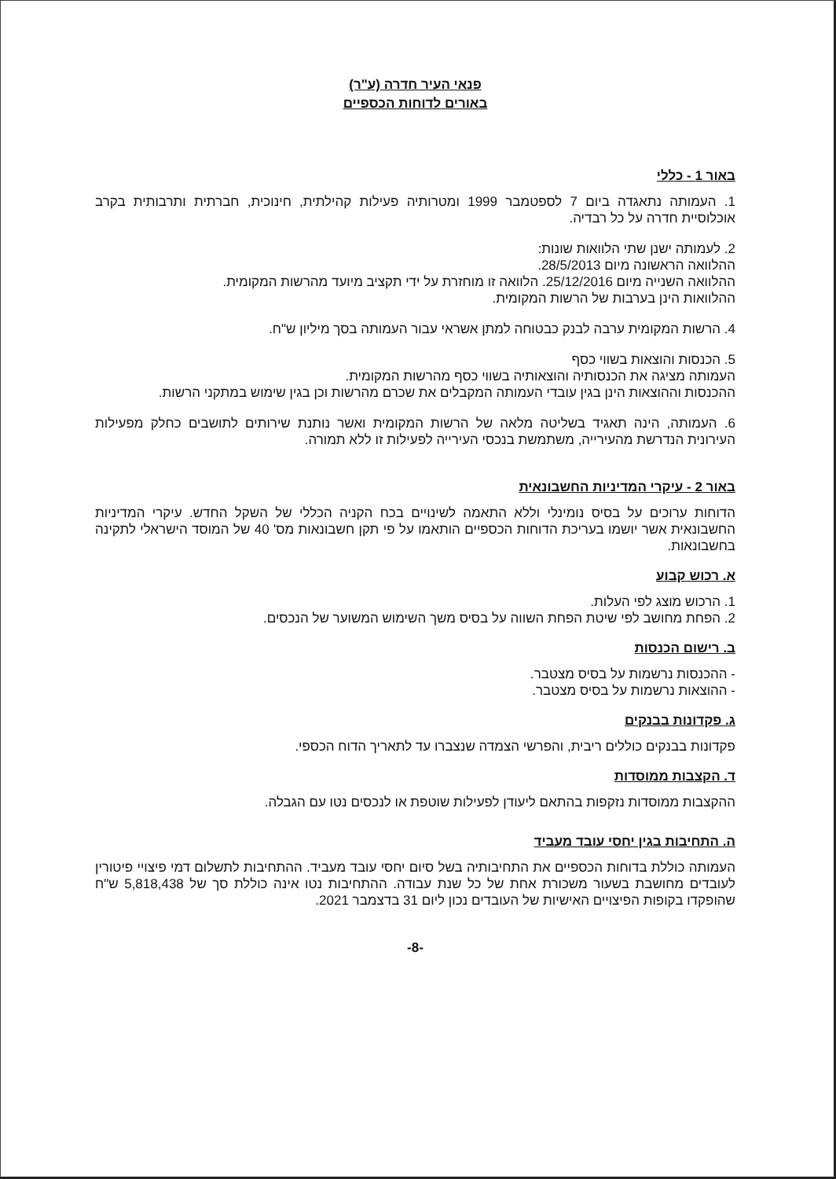פנאי העיר חדרה (ע"ר)
באורים לדוחות הכספיים
באור 1 - כללי
1. העמותה נתאגדה ביום 7 לספטמבר 1999 ומטרותיה פעילות קהילתית, חינוכית, חברתית ותרבותית בקרב אוכלוסיית חדרה על כל רבדיה.
2. לעמותה ישנן שתי הלוואות שונות:
ההלוואה הראשונה מיום 28/5/2013.
ההלוואה השנייה מיום 25/12/2016. הלוואה זו מוחזרת על ידי תקציב מיועד מהרשות המקומית.
ההלוואות הינן בערבות של הרשות המקומית.
4. הרשות המקומית ערבה לבנק כבטוחה למתן אשראי עבור העמותה בסך מיליון ש"ח.
5. הכנסות והוצאות בשווי כסף
העמותה מציגה את הכנסותיה והוצאותיה בשווי כסף מהרשות המקומית.
ההכנסות וההוצאות הינן בגין עובדי העמותה המקבלים את שכרם מהרשות וכן בגין שימוש במתקני הרשות.
6. העמותה, הינה תאגיד בשליטה מלאה של הרשות המקומית ואשר נותנת שירותים לתושבים כחלק מפעילות העירונית הנדרשת מהעירייה, משתמשת בנכסי העירייה לפעילות זו ללא תמורה.
באור 2 - עיקרי המדיניות החשבונאית
הדוחות ערוכים על בסיס נומינלי וללא התאמה לשינויים בכח הקניה הכללי של השקל החדש. עיקרי המדיניות החשבונאית אשר יושמו בעריכת הדוחות הכספיים הותאמו על פי תקן חשבונאות מס' 40 של המוסד הישראלי לתקינה בחשבונאות.
א. רכוש קבוע
1. הרכוש מוצג לפי העלות.
2. הפחת מחושב לפי שיטת הפחת השווה על בסיס משך השימוש המשוער של הנכסים.
ב. רישום הכנסות
- ההכנסות נרשמות על בסיס מצטבר.
- ההוצאות נרשמות על בסיס מצטבר.
ג. פקדונות בבנקים
פקדונות בבנקים כוללים ריבית, והפרשי הצמדה שנצברו עד לתאריך הדוח הכספי.
ד. הקצבות ממוסדות
ההקצבות ממוסדות נזקפות בהתאם ליעודן לפעילות שוטפת או לנכסים נטו עם הגבלה.
ה. התחיבות בגין יחסי עובד מעביד
העמותה כוללת בדוחות הכספיים את התחיבותיה בשל סיום יחסי עובד מעביד. ההתחיבות לתשלום דמי פיצויי פיטורין לעובדים מחושבת בשעור משכורת אחת של כל שנת עבודה. ההתחיבות נטו אינה כוללת סך של 5,818,438 ש"ח שהופקדו בקופות הפיצויים האישיות של העובדים נכון ליום 31 בדצמבר 2021.
-8-